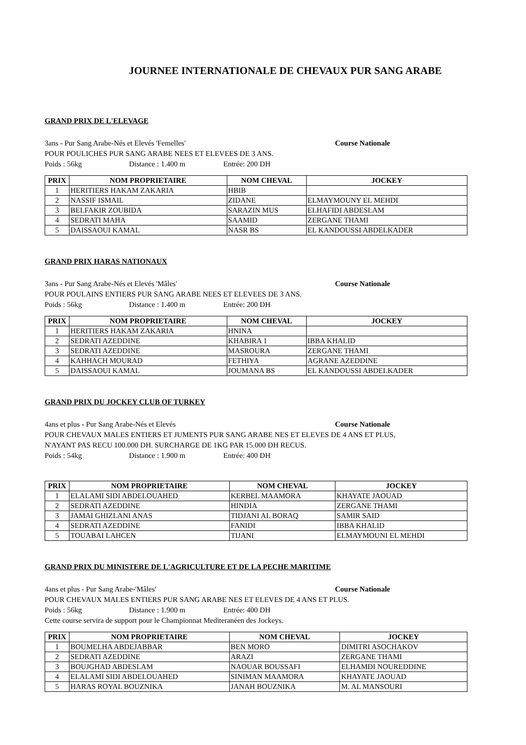JOURNEE INTERNATIONALE DE CHEVAUX PUR SANG ARABE
GRAND PRIX DE L'ELEVAGE
3ans - Pur Sang Arabe-Nés et Elevés 'Femelles' Course Nationale
POUR POULICHES PUR SANG ARABE NEES ET ELEVEES DE 3 ANS.
Poids : 56kg Distance : 1.400 m Entrée: 200 DH
| PRIX | NOM PROPRIETAIRE | NOM CHEVAL | JOCKEY |
| --- | --- | --- | --- |
| 1 | HERITIERS HAKAM ZAKARIA | HBIB | |
| 2 | NASSIF ISMAIL | ZIDANE | ELMAYMOUNY EL MEHDI |
| 3 | BELFAKIR ZOUBIDA | SARAZIN MUS | ELHAFIDI ABDESLAM |
| 4 | SEDRATI MAHA | SAAMID | ZERGANE THAMI |
| 5 | DAISSAOUI KAMAL | NASR BS | EL KANDOUSSI ABDELKADER |
GRAND PRIX HARAS NATIONAUX
3ans - Pur Sang Arabe-Nés et Elevés 'Mâles' Course Nationale
POUR POULAINS ENTIERS PUR SANG ARABE NEES ET ELEVEES DE 3 ANS.
Poids : 56kg Distance : 1.400 m Entrée: 200 DH
| PRIX | NOM PROPRIETAIRE | NOM CHEVAL | JOCKEY |
| --- | --- | --- | --- |
| 1 | HERITIERS HAKAM ZAKARIA | HNINA | |
| 2 | SEDRATI AZEDDINE | KHABIRA 1 | IBBA KHALID |
| 3 | SEDRATI AZEDDINE | MASROURA | ZERGANE THAMI |
| 4 | KAHHACH MOURAD | FETHIYA | AGRANE AZEDDINE |
| 5 | DAISSAOUI KAMAL | JOUMANA BS | EL KANDOUSSI ABDELKADER |
GRAND PRIX DU JOCKEY CLUB OF TURKEY
4ans et plus - Pur Sang Arabe-Nés et Elevés Course Nationale
POUR CHEVAUX MALES ENTIERS ET JUMENTS PUR SANG ARABE NES ET ELEVES DE 4 ANS ET PLUS,
N'AYANT PAS RECU 100.000 DH. SURCHARGE DE 1KG PAR 15.000 DH RECUS.
Poids : 54kg Distance : 1.900 m Entrée: 400 DH
| PRIX | NOM PROPRIETAIRE | NOM CHEVAL | JOCKEY |
| --- | --- | --- | --- |
| 1 | ELALAMI SIDI ABDELOUAHED | KERBEL MAAMORA | KHAYATE JAOUAD |
| 2 | SEDRATI AZEDDINE | HINDIA | ZERGANE THAMI |
| 3 | JAMAI GHIZLANI ANAS | TIDJANI AL BORAQ | SAMIR SAID |
| 4 | SEDRATI AZEDDINE | FANIDI | IBBA KHALID |
| 5 | TOUABAI LAHCEN | TIJANI | ELMAYMOUNI EL MEHDI |
GRAND PRIX DU MINISTERE DE L'AGRICULTURE ET DE LA PECHE MARITIME
4ans et plus - Pur Sang Arabe-'Mâles' Course Nationale
POUR CHEVAUX MALES ENTIERS PUR SANG ARABE NES ET ELEVES DE 4 ANS ET PLUS.
Poids : 56kg Distance : 1.900 m Entrée: 400 DH
Cette course servira de support pour le Championnat Mediteranéen des Jockeys.
| PRIX | NOM PROPRIETAIRE | NOM CHEVAL | JOCKEY |
| --- | --- | --- | --- |
| 1 | BOUMELHA ABDEJABBAR | BEN MORO | DIMITRI ASOCHAKOV |
| 2 | SEDRATI AZEDDINE | ARAZI | ZERGANE THAMI |
| 3 | BOUJGHAD ABDESLAM | NAOUAR BOUSSAFI | ELHAMDI NOUREDDINE |
| 4 | ELALAMI SIDI ABDELOUAHED | SINIMAN MAAMORA | KHAYATE JAOUAD |
| 5 | HARAS ROYAL BOUZNIKA | JANAH BOUZNIKA | M. AL MANSOURI |